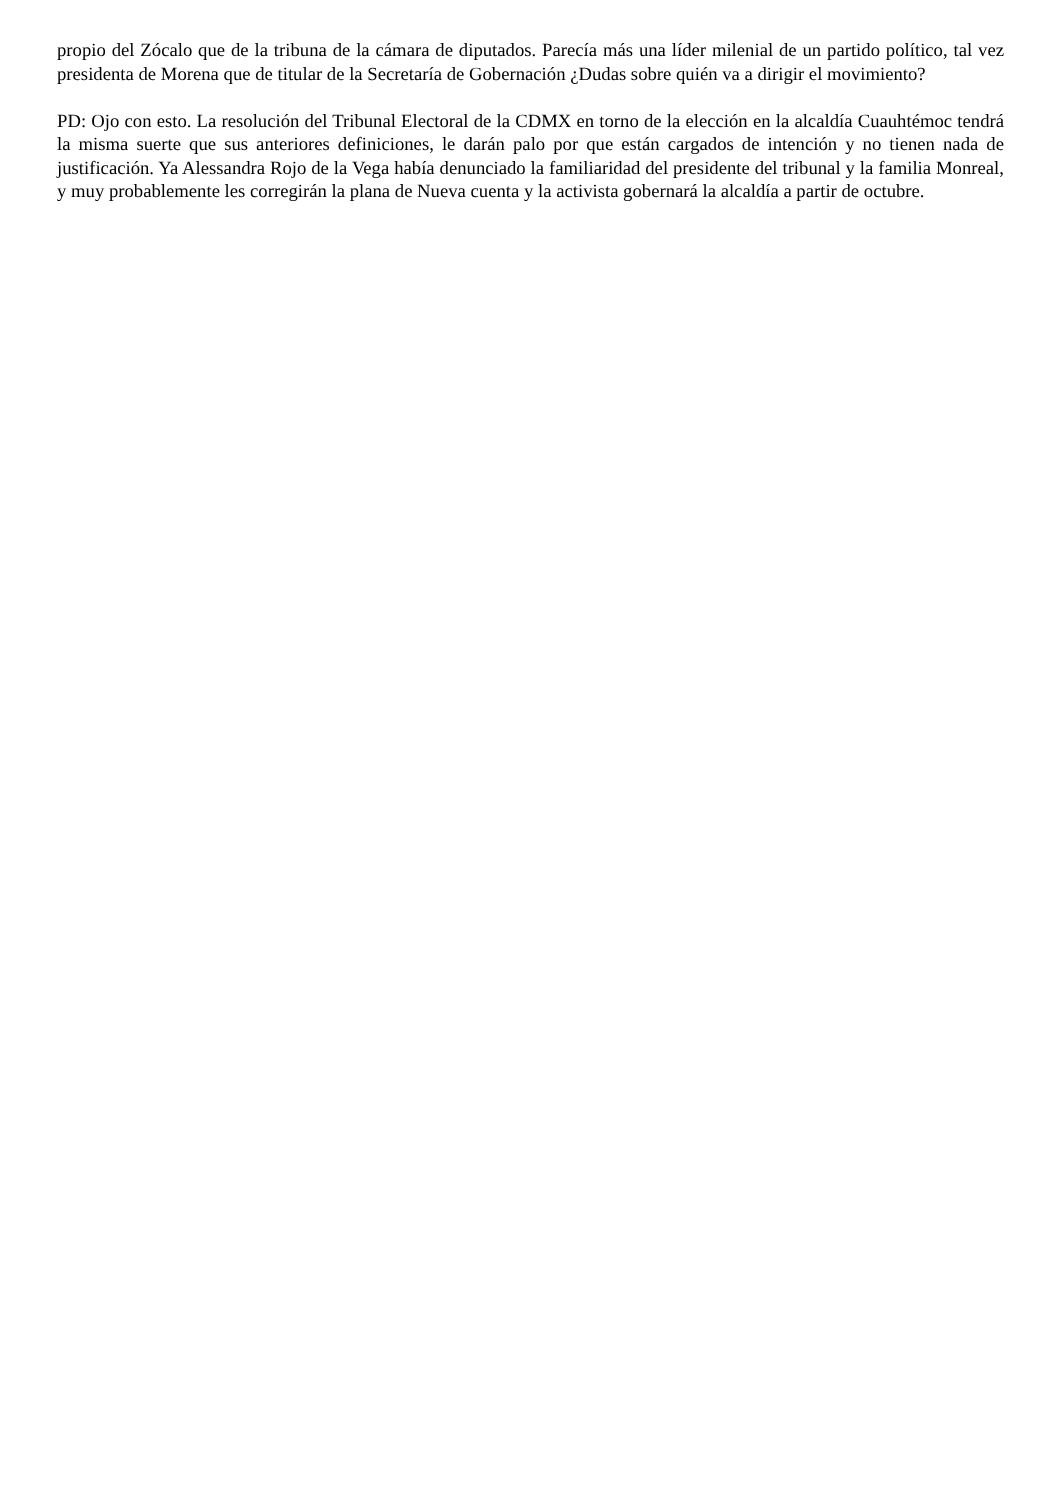propio del Zócalo que de la tribuna de la cámara de diputados. Parecía más una líder milenial de un partido político, tal vez presidenta de Morena que de titular de la Secretaría de Gobernación ¿Dudas sobre quién va a dirigir el movimiento?
PD: Ojo con esto. La resolución del Tribunal Electoral de la CDMX en torno de la elección en la alcaldía Cuauhtémoc tendrá la misma suerte que sus anteriores definiciones, le darán palo por que están cargados de intención y no tienen nada de justificación. Ya Alessandra Rojo de la Vega había denunciado la familiaridad del presidente del tribunal y la familia Monreal, y muy probablemente les corregirán la plana de Nueva cuenta y la activista gobernará la alcaldía a partir de octubre.